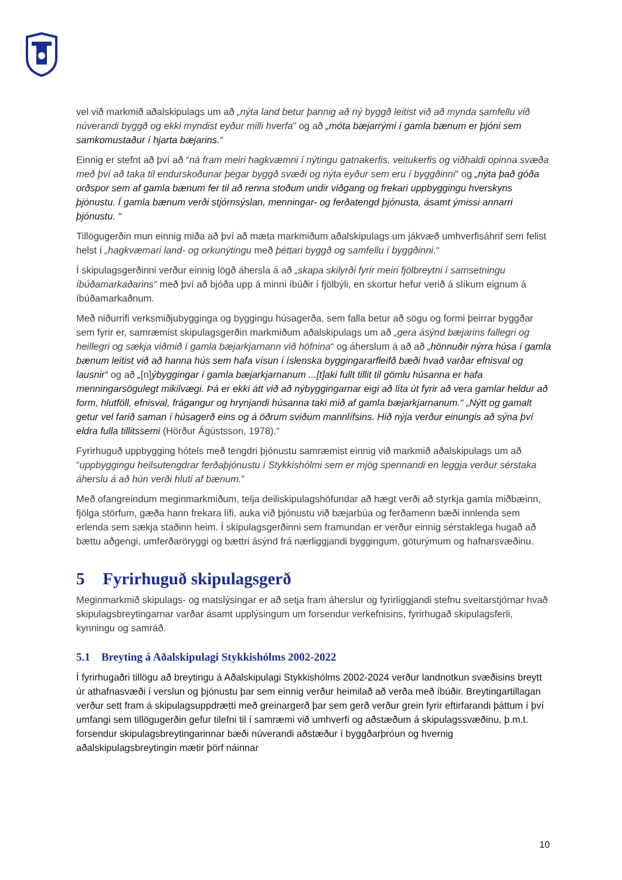vel við markmið aðalskipulags um að „nýta land betur þannig að ný byggð leitist við að mynda samfellu við núverandi byggð og ekki myndist eyður milli hverfa” og að „móta bæjarrými í gamla bænum er þjóni sem samkomustaður í hjarta bæjarins.“
Einnig er stefnt að því að “ná fram meiri hagkvæmni í nýtingu gatnakerfis, veitukerfis og viðhaldi opinna svæða með því að taka til endurskoðunar þegar byggð svæði og nýta eyður sem eru í byggðinni“ og „nýta það góða orðspor sem af gamla bænum fer til að renna stoðum undir viðgang og frekari uppbyggingu hverskyns þjónustu. Í gamla bænum verði stjórnsýslan, menningar- og ferðatengd þjónusta, ásamt ýmissi annarri þjónustu. “
Tillögugerðin mun einnig miða að því að mæta markmiðum aðalskipulags um jákvæð umhverfisáhrif sem felist helst í „hagkvæmari land- og orkunýtingu með þéttari byggð og samfellu í byggðinni.“
Í skipulagsgerðinni verður einnig lögð áhersla á að „skapa skilyrði fyrir meiri fjölbreytni í samsetningu íbúðamarkaðarins“ með því að bjóða upp á minni íbúðir í fjölbýli, en skortur hefur verið á slíkum eignum á íbúðamarkaðnum.
Með niðurrifi verksmiðjubygginga og byggingu húsagerða, sem falla betur að sögu og formi þeirrar byggðar sem fyrir er, samræmist skipulagsgerðin markmiðum aðalskipulags um að „gera ásýnd bæjarins fallegri og heillegri og sækja viðmið í gamla bæjarkjarnann við höfnina“ og áherslum á að að „hönnuðir nýrra húsa í gamla bænum leitist við að hanna hús sem hafa vísun í íslenska byggingararfleifð bæði hvað varðar efnisval og lausnir“ og að „[n]ýbyggingar í gamla bæjarkjarnanum ...[t]aki fullt tillit til gömlu húsanna er hafa menningarsögulegt mikilvægi. Þá er ekki átt við að nýbyggingarnar eigi að líta út fyrir að vera gamlar heldur að form, hlutföll, efnisval, frágangur og hrynjandi húsanna taki mið af gamla bæjarkjarnanum.“ „Nýtt og gamalt getur vel farið saman í húsagerð eins og á öðrum sviðum mannlífsins. Hið nýja verður einungis að sýna því eldra fulla tillitssemi (Hörður Ágústsson, 1978).“
Fyrirhuguð uppbygging hótels með tengdri þjónustu samræmist einnig við markmið aðalskipulags um að “uppbyggingu heilsutengdrar ferðaþjónustu í Stykkishólmi sem er mjög spennandi en leggja verður sérstaka áherslu á að hún verði hluti af bænum.”
Með ofangreindum meginmarkmiðum, telja deiliskipulagshöfundar að hægt verði að styrkja gamla miðbæinn, fjölga störfum, gæða hann frekara lífi, auka við þjónustu við bæjarbúa og ferðamenn bæði innlenda sem erlenda sem sækja staðinn heim. Í skipulagsgerðinni sem framundan er verður einnig sérstaklega hugað að bættu aðgengi, umferðaröryggi og bættri ásýnd frá nærliggjandi byggingum, göturýmum og hafnarsvæðinu.
5 Fyrirhuguð skipulagsgerð
Meginmarkmið skipulags- og matslýsingar er að setja fram áherslur og fyrirliggjandi stefnu sveitarstjórnar hvað skipulagsbreytingarnar varðar ásamt upplýsingum um forsendur verkefnisins, fyrirhugað skipulagsferli, kynningu og samráð.
5.1 Breyting á Aðalskipulagi Stykkishólms 2002-2022
Í fyrirhugaðri tillögu að breytingu á Aðalskipulagi Stykkishólms 2002-2024 verður landnotkun svæðisins breytt úr athafnasvæði í verslun og þjónustu þar sem einnig verður heimilað að verða með íbúðir. Breytingartillagan verður sett fram á skipulagsuppdrætti með greinargerð þar sem gerð verður grein fyrir eftirfarandi þáttum í því umfangi sem tillögugerðin gefur tilefni til í samræmi við umhverfi og aðstæðum á skipulagssvæðinu, þ.m.t. forsendur skipulagsbreytingarinnar bæði núverandi aðstæður í byggðarþróun og hvernig aðalskipulagsbreytingin mætir þörf náinnar
10